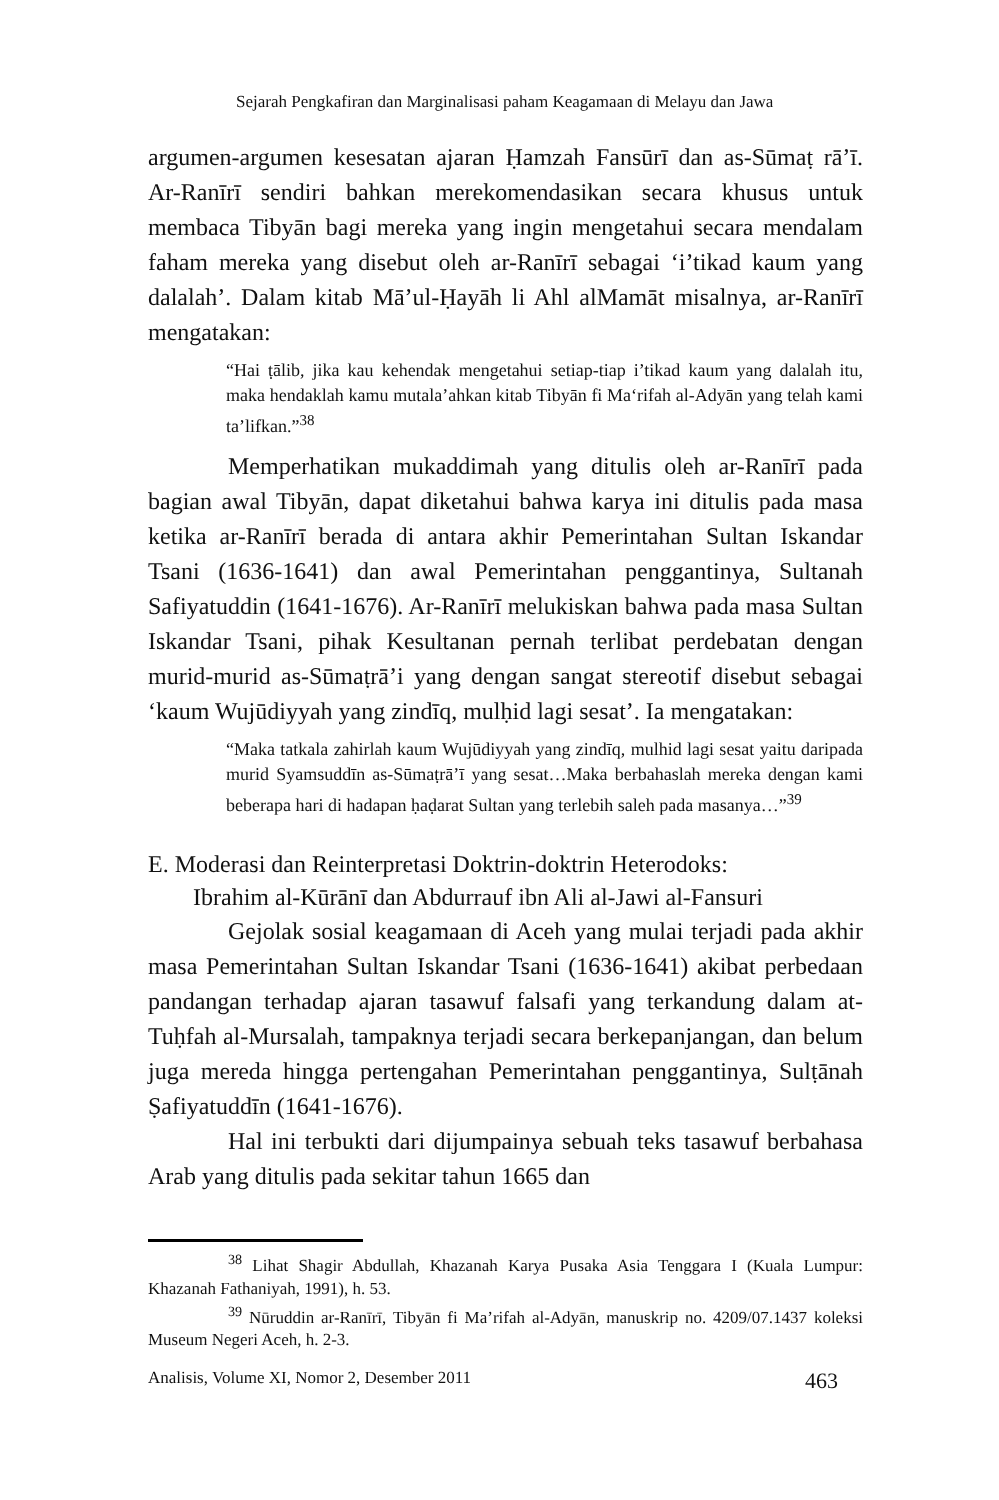Sejarah Pengkafiran dan Marginalisasi paham Keagamaan di Melayu dan Jawa
argumen-argumen kesesatan ajaran Ḥamzah Fansūrī dan as-Sūmaṭ rā’ī. Ar-Ranīrī sendiri bahkan merekomendasikan secara khusus untuk membaca Tibyān bagi mereka yang ingin mengetahui secara mendalam faham mereka yang disebut oleh ar-Ranīrī sebagai ‘i’tikad kaum yang dalalah’. Dalam kitab Mā’ul-Ḥayāh li Ahl alMamāt misalnya, ar-Ranīrī mengatakan:
“Hai ṭālib, jika kau kehendak mengetahui setiap-tiap i’tikad kaum yang dalalah itu, maka hendaklah kamu mutala’ahkan kitab Tibyān fi Ma‘rifah al-Adyān yang telah kami ta’lifkan.”<sup>38</sup>
Memperhatikan mukaddimah yang ditulis oleh ar-Ranīrī pada bagian awal Tibyān, dapat diketahui bahwa karya ini ditulis pada masa ketika ar-Ranīrī berada di antara akhir Pemerintahan Sultan Iskandar Tsani (1636-1641) dan awal Pemerintahan penggantinya, Sultanah Safiyatuddin (1641-1676). Ar-Ranīrī melukiskan bahwa pada masa Sultan Iskandar Tsani, pihak Kesultanan pernah terlibat perdebatan dengan murid-murid as-Sūmaṭrā’i yang dengan sangat stereotif disebut sebagai ‘kaum Wujūdiyyah yang zindīq, mulḥid lagi sesat’. Ia mengatakan:
“Maka tatkala zahirlah kaum Wujūdiyyah yang zindīq, mulhid lagi sesat yaitu daripada murid Syamsuddīn as-Sūmaṭrā’ī yang sesat…Maka berbahaslah mereka dengan kami beberapa hari di hadapan ḥaḍarat Sultan yang terlebih saleh pada masanya…”<sup>39</sup>
E. Moderasi dan Reinterpretasi Doktrin-doktrin Heterodoks:
Ibrahim al-Kūrānī dan Abdurrauf ibn Ali al-Jawi al-Fansuri
Gejolak sosial keagamaan di Aceh yang mulai terjadi pada akhir masa Pemerintahan Sultan Iskandar Tsani (1636-1641) akibat perbedaan pandangan terhadap ajaran tasawuf falsafi yang terkandung dalam at-Tuḥfah al-Mursalah, tampaknya terjadi secara berkepanjangan, dan belum juga mereda hingga pertengahan Pemerintahan penggantinya, Sulṭānah Ṣafiyatuddīn (1641-1676).
Hal ini terbukti dari dijumpainya sebuah teks tasawuf berbahasa Arab yang ditulis pada sekitar tahun 1665 dan
<sup>38</sup> Lihat Shagir Abdullah, Khazanah Karya Pusaka Asia Tenggara I (Kuala Lumpur: Khazanah Fathaniyah, 1991), h. 53.
<sup>39</sup> Nūruddin ar-Ranīrī, Tibyān fi Ma’rifah al-Adyān, manuskrip no. 4209/07.1437 koleksi Museum Negeri Aceh, h. 2-3.
Analisis, Volume XI, Nomor 2, Desember 2011 463